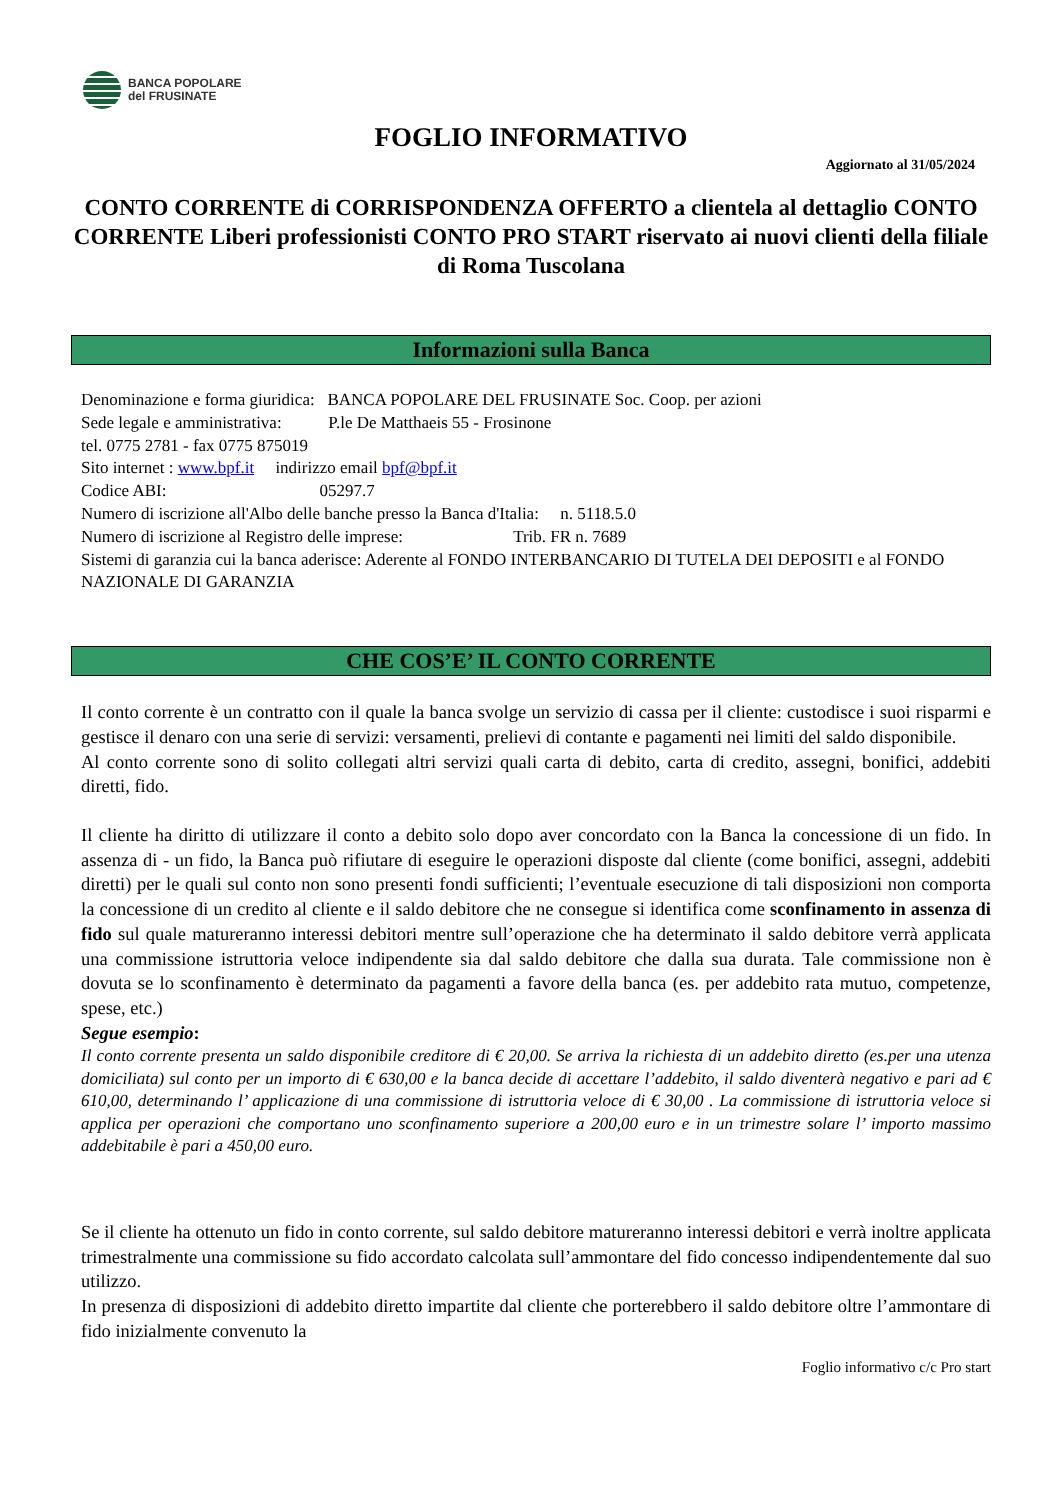BANCA POPOLARE
del FRUSINATE
FOGLIO INFORMATIVO
Aggiornato al 31/05/2024
CONTO CORRENTE di CORRISPONDENZA OFFERTO a clientela al dettaglio CONTO CORRENTE Liberi professionisti CONTO PRO START riservato ai nuovi clienti della filiale di Roma Tuscolana
Informazioni sulla Banca
Denominazione e forma giuridica: BANCA POPOLARE DEL FRUSINATE Soc. Coop. per azioni
Sede legale e amministrativa: P.le De Matthaeis 55 - Frosinone
tel. 0775 2781 - fax 0775 875019
Sito internet : www.bpf.it indirizzo email bpf@bpf.it
Codice ABI: 05297.7
Numero di iscrizione all'Albo delle banche presso la Banca d'Italia: n. 5118.5.0
Numero di iscrizione al Registro delle imprese: Trib. FR n. 7689
Sistemi di garanzia cui la banca aderisce: Aderente al FONDO INTERBANCARIO DI TUTELA DEI DEPOSITI e al FONDO NAZIONALE DI GARANZIA
CHE COS’E’ IL CONTO CORRENTE
Il conto corrente è un contratto con il quale la banca svolge un servizio di cassa per il cliente: custodisce i suoi risparmi e gestisce il denaro con una serie di servizi: versamenti, prelievi di contante e pagamenti nei limiti del saldo disponibile.
Al conto corrente sono di solito collegati altri servizi quali carta di debito, carta di credito, assegni, bonifici, addebiti diretti, fido.
Il cliente ha diritto di utilizzare il conto a debito solo dopo aver concordato con la Banca la concessione di un fido. In assenza di - un fido, la Banca può rifiutare di eseguire le operazioni disposte dal cliente (come bonifici, assegni, addebiti diretti) per le quali sul conto non sono presenti fondi sufficienti; l’eventuale esecuzione di tali disposizioni non comporta la concessione di un credito al cliente e il saldo debitore che ne consegue si identifica come sconfinamento in assenza di fido sul quale matureranno interessi debitori mentre sull’operazione che ha determinato il saldo debitore verrà applicata una commissione istruttoria veloce indipendente sia dal saldo debitore che dalla sua durata. Tale commissione non è dovuta se lo sconfinamento è determinato da pagamenti a favore della banca (es. per addebito rata mutuo, competenze, spese, etc.)
Segue esempio:
Il conto corrente presenta un saldo disponibile creditore di € 20,00. Se arriva la richiesta di un addebito diretto (es.per una utenza domiciliata) sul conto per un importo di € 630,00 e la banca decide di accettare l’addebito, il saldo diventerà negativo e pari ad € 610,00, determinando l’ applicazione di una commissione di istruttoria veloce di € 30,00 . La commissione di istruttoria veloce si applica per operazioni che comportano uno sconfinamento superiore a 200,00 euro e in un trimestre solare l’ importo massimo addebitabile è pari a 450,00 euro.
Se il cliente ha ottenuto un fido in conto corrente, sul saldo debitore matureranno interessi debitori e verrà inoltre applicata trimestralmente una commissione su fido accordato calcolata sull’ammontare del fido concesso indipendentemente dal suo utilizzo.
In presenza di disposizioni di addebito diretto impartite dal cliente che porterebbero il saldo debitore oltre l’ammontare di fido inizialmente convenuto la
Foglio informativo c/c Pro start